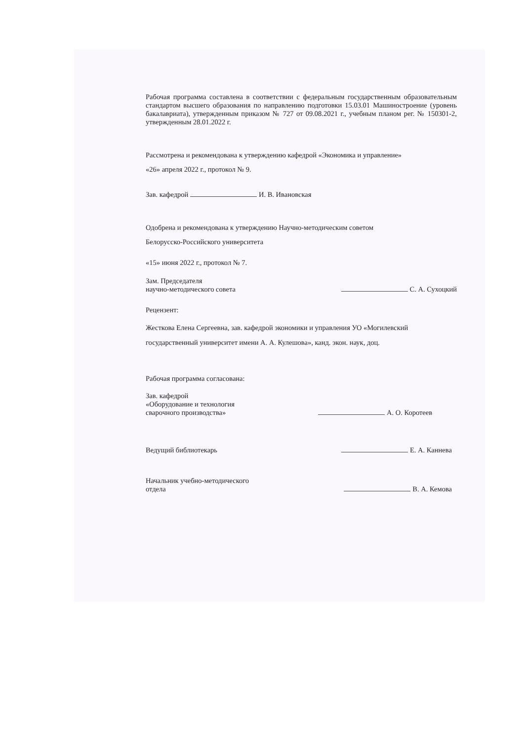Рабочая программа составлена в соответствии с федеральным государственным образовательным стандартом высшего образования по направлению подготовки 15.03.01 Машиностроение (уровень бакалавриата), утвержденным приказом № 727 от 09.08.2021 г., учебным планом рег. № 150301-2, утвержденным 28.01.2022 г.
Рассмотрена и рекомендована к утверждению кафедрой «Экономика и управление»
«26» апреля 2022 г., протокол № 9.
Зав. кафедрой И. В. Ивановская
Одобрена и рекомендована к утверждению Научно-методическим советом
Белорусско-Российского университета
«15» июня 2022 г., протокол № 7.
Зам. Председателя
научно-методического совета
С. А. Сухоцкий
Рецензент:
Жесткова Елена Сергеевна, зав. кафедрой экономики и управления УО «Могилевский государственный университет имени А. А. Кулешова», канд. экон. наук, доц.
Рабочая программа согласована:
Зав. кафедрой
«Оборудование и технология
сварочного производства»
А. О. Коротеев
Ведущий библиотекарь
Е. А. Канневa
Начальник учебно-методического
отдела
В. А. Кемова